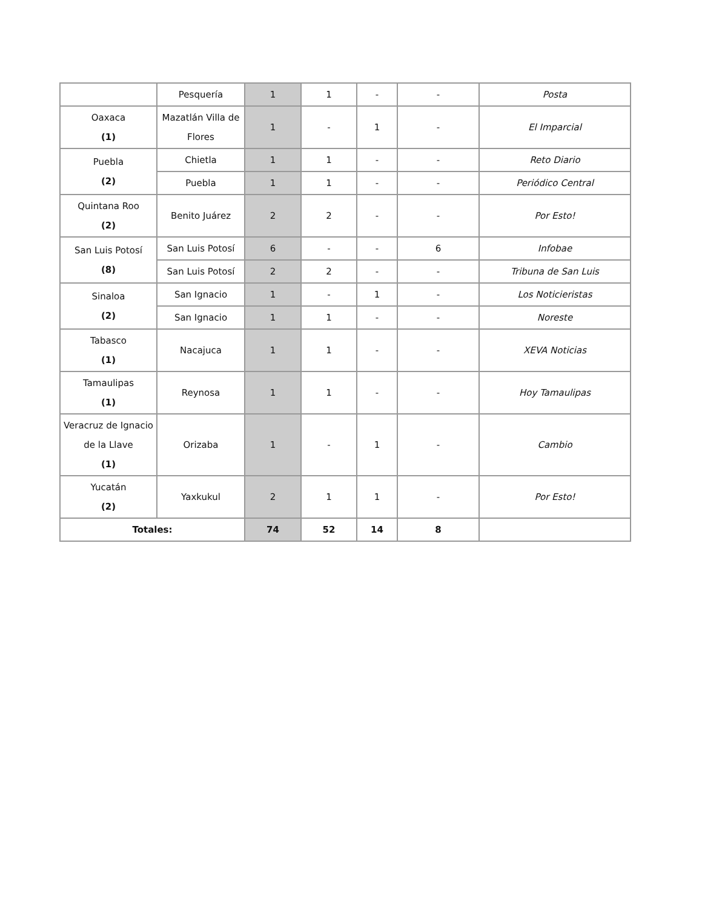| | Pesquería | 1 | 1 | - | - | Posta |
| Oaxaca (1) | Mazatlán Villa de Flores | 1 | - | 1 | - | El Imparcial |
| Puebla (2) | Chietla | 1 | 1 | - | - | Reto Diario |
| | Puebla | 1 | 1 | - | - | Periódico Central |
| Quintana Roo (2) | Benito Juárez | 2 | 2 | - | - | Por Esto! |
| San Luis Potosí (8) | San Luis Potosí | 6 | - | - | 6 | Infobae |
| | San Luis Potosí | 2 | 2 | - | - | Tribuna de San Luis |
| Sinaloa (2) | San Ignacio | 1 | - | 1 | - | Los Noticieristas |
| | San Ignacio | 1 | 1 | - | - | Noreste |
| Tabasco (1) | Nacajuca | 1 | 1 | - | - | XEVA Noticias |
| Tamaulipas (1) | Reynosa | 1 | 1 | - | - | Hoy Tamaulipas |
| Veracruz de Ignacio de la Llave (1) | Orizaba | 1 | - | 1 | - | Cambio |
| Yucatán (2) | Yaxkukul | 2 | 1 | 1 | - | Por Esto! |
| Totales: | | 74 | 52 | 14 | 8 | |